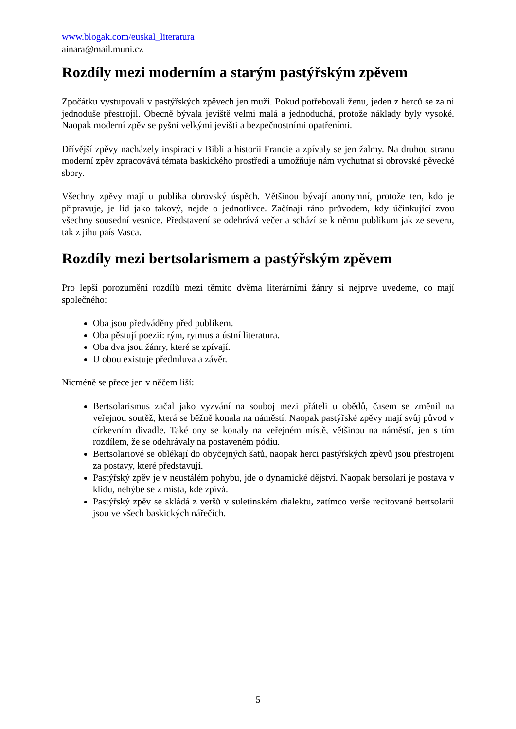www.blogak.com/euskal_literatura
ainara@mail.muni.cz
Rozdíly mezi moderním a starým pastýřským zpěvem
Zpočátku vystupovali v pastýřských zpěvech jen muži. Pokud potřebovali ženu, jeden z herců se za ni jednoduše přestrojil. Obecně bývala jeviště velmi malá a jednoduchá, protože náklady byly vysoké. Naopak moderní zpěv se pyšní velkými jevišti a bezpečnostními opatřeními.
Dřívější zpěvy nacházely inspiraci v Bibli a historii Francie a zpívaly se jen žalmy. Na druhou stranu moderní zpěv zpracovává témata baskického prostředí a umožňuje nám vychutnat si obrovské pěvecké sbory.
Všechny zpěvy mají u publika obrovský úspěch. Většinou bývají anonymní, protože ten, kdo je připravuje, je lid jako takový, nejde o jednotlivce. Začínají ráno průvodem, kdy účinkující zvou všechny sousední vesnice. Představení se odehrává večer a schází se k němu publikum jak ze severu, tak z jihu país Vasca.
Rozdíly mezi bertsolarismem a pastýřským zpěvem
Pro lepší porozumění rozdílů mezi těmito dvěma literárními žánry si nejprve uvedeme, co mají společného:
Oba jsou předváděny před publikem.
Oba pěstují poezii: rým, rytmus a ústní literatura.
Oba dva jsou žánry, které se zpívají.
U obou existuje předmluva a závěr.
Nicméně se přece jen v něčem liší:
Bertsolarismus začal jako vyzvání na souboj mezi přáteli u obědů, časem se změnil na veřejnou soutěž, která se běžně konala na náměstí. Naopak pastýřské zpěvy mají svůj původ v církevním divadle. Také ony se konaly na veřejném místě, většinou na náměstí, jen s tím rozdílem, že se odehrávaly na postaveném pódiu.
Bertsolariové se oblékají do obyčejných šatů, naopak herci pastýřských zpěvů jsou přestrojeni za postavy, které představují.
Pastýřský zpěv je v neustálém pohybu, jde o dynamické dějství. Naopak bersolari je postava v klidu, nehýbe se z místa, kde zpívá.
Pastýřský zpěv se skládá z veršů v suletinském dialektu, zatímco verše recitované bertsolarii jsou ve všech baskických nářečích.
5